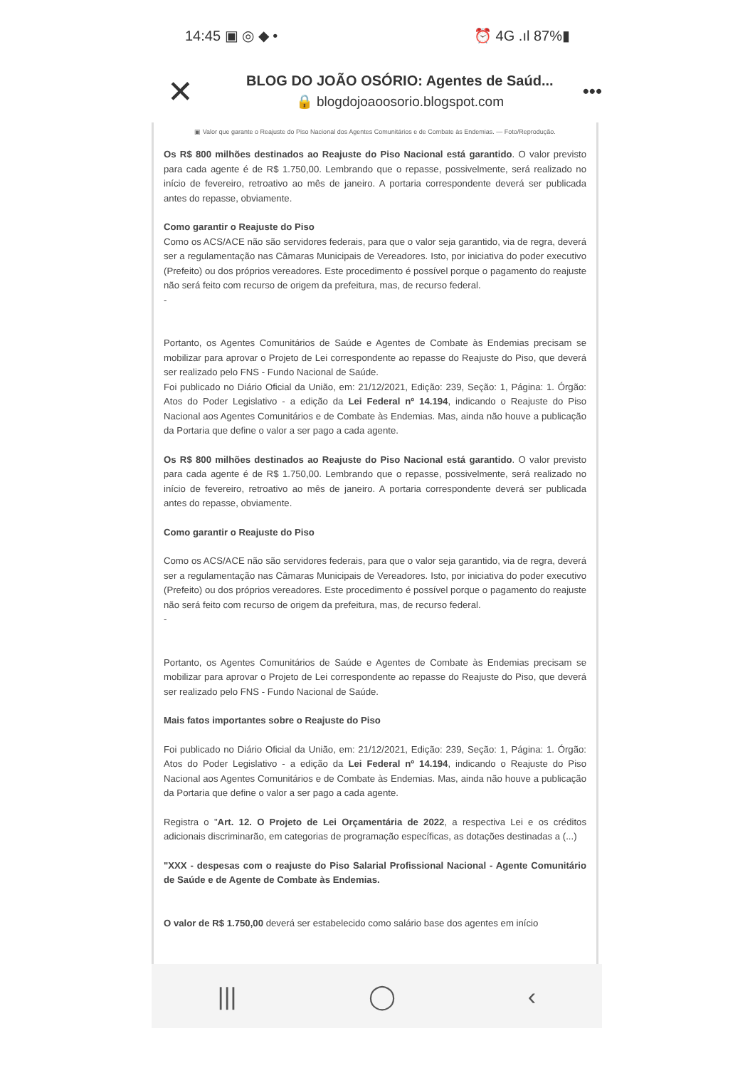14:45 ▣ ◎ ◆ • ⏰ 4G .ıl 87%▮
✕
BLOG DO JOÃO OSÓRIO: Agentes de Saúd...
🔒 blogdojoaoosorio.blogspot.com
•••
▣ Valor que garante o Reajuste do Piso Nacional dos Agentes Comunitários e de Combate às Endemias. — Foto/Reprodução.
Os R$ 800 milhões destinados ao Reajuste do Piso Nacional está garantido. O valor previsto para cada agente é de R$ 1.750,00. Lembrando que o repasse, possivelmente, será realizado no início de fevereiro, retroativo ao mês de janeiro. A portaria correspondente deverá ser publicada antes do repasse, obviamente.
Como garantir o Reajuste do Piso
Como os ACS/ACE não são servidores federais, para que o valor seja garantido, via de regra, deverá ser a regulamentação nas Câmaras Municipais de Vereadores. Isto, por iniciativa do poder executivo (Prefeito) ou dos próprios vereadores. Este procedimento é possível porque o pagamento do reajuste não será feito com recurso de origem da prefeitura, mas, de recurso federal.
-
Portanto, os Agentes Comunitários de Saúde e Agentes de Combate às Endemias precisam se mobilizar para aprovar o Projeto de Lei correspondente ao repasse do Reajuste do Piso, que deverá ser realizado pelo FNS - Fundo Nacional de Saúde.
Foi publicado no Diário Oficial da União, em: 21/12/2021, Edição: 239, Seção: 1, Página: 1. Órgão: Atos do Poder Legislativo - a edição da Lei Federal nº 14.194, indicando o Reajuste do Piso Nacional aos Agentes Comunitários e de Combate às Endemias. Mas, ainda não houve a publicação da Portaria que define o valor a ser pago a cada agente.
Os R$ 800 milhões destinados ao Reajuste do Piso Nacional está garantido. O valor previsto para cada agente é de R$ 1.750,00. Lembrando que o repasse, possivelmente, será realizado no início de fevereiro, retroativo ao mês de janeiro. A portaria correspondente deverá ser publicada antes do repasse, obviamente.
Como garantir o Reajuste do Piso
Como os ACS/ACE não são servidores federais, para que o valor seja garantido, via de regra, deverá ser a regulamentação nas Câmaras Municipais de Vereadores. Isto, por iniciativa do poder executivo (Prefeito) ou dos próprios vereadores. Este procedimento é possível porque o pagamento do reajuste não será feito com recurso de origem da prefeitura, mas, de recurso federal.
-
Portanto, os Agentes Comunitários de Saúde e Agentes de Combate às Endemias precisam se mobilizar para aprovar o Projeto de Lei correspondente ao repasse do Reajuste do Piso, que deverá ser realizado pelo FNS - Fundo Nacional de Saúde.
Mais fatos importantes sobre o Reajuste do Piso
Foi publicado no Diário Oficial da União, em: 21/12/2021, Edição: 239, Seção: 1, Página: 1. Órgão: Atos do Poder Legislativo - a edição da Lei Federal nº 14.194, indicando o Reajuste do Piso Nacional aos Agentes Comunitários e de Combate às Endemias. Mas, ainda não houve a publicação da Portaria que define o valor a ser pago a cada agente.
Registra o "Art. 12. O Projeto de Lei Orçamentária de 2022, a respectiva Lei e os créditos adicionais discriminarão, em categorias de programação específicas, as dotações destinadas a (...)
"XXX - despesas com o reajuste do Piso Salarial Profissional Nacional - Agente Comunitário de Saúde e de Agente de Combate às Endemias.
O valor de R$ 1.750,00 deverá ser estabelecido como salário base dos agentes em início
||| ◯ ‹